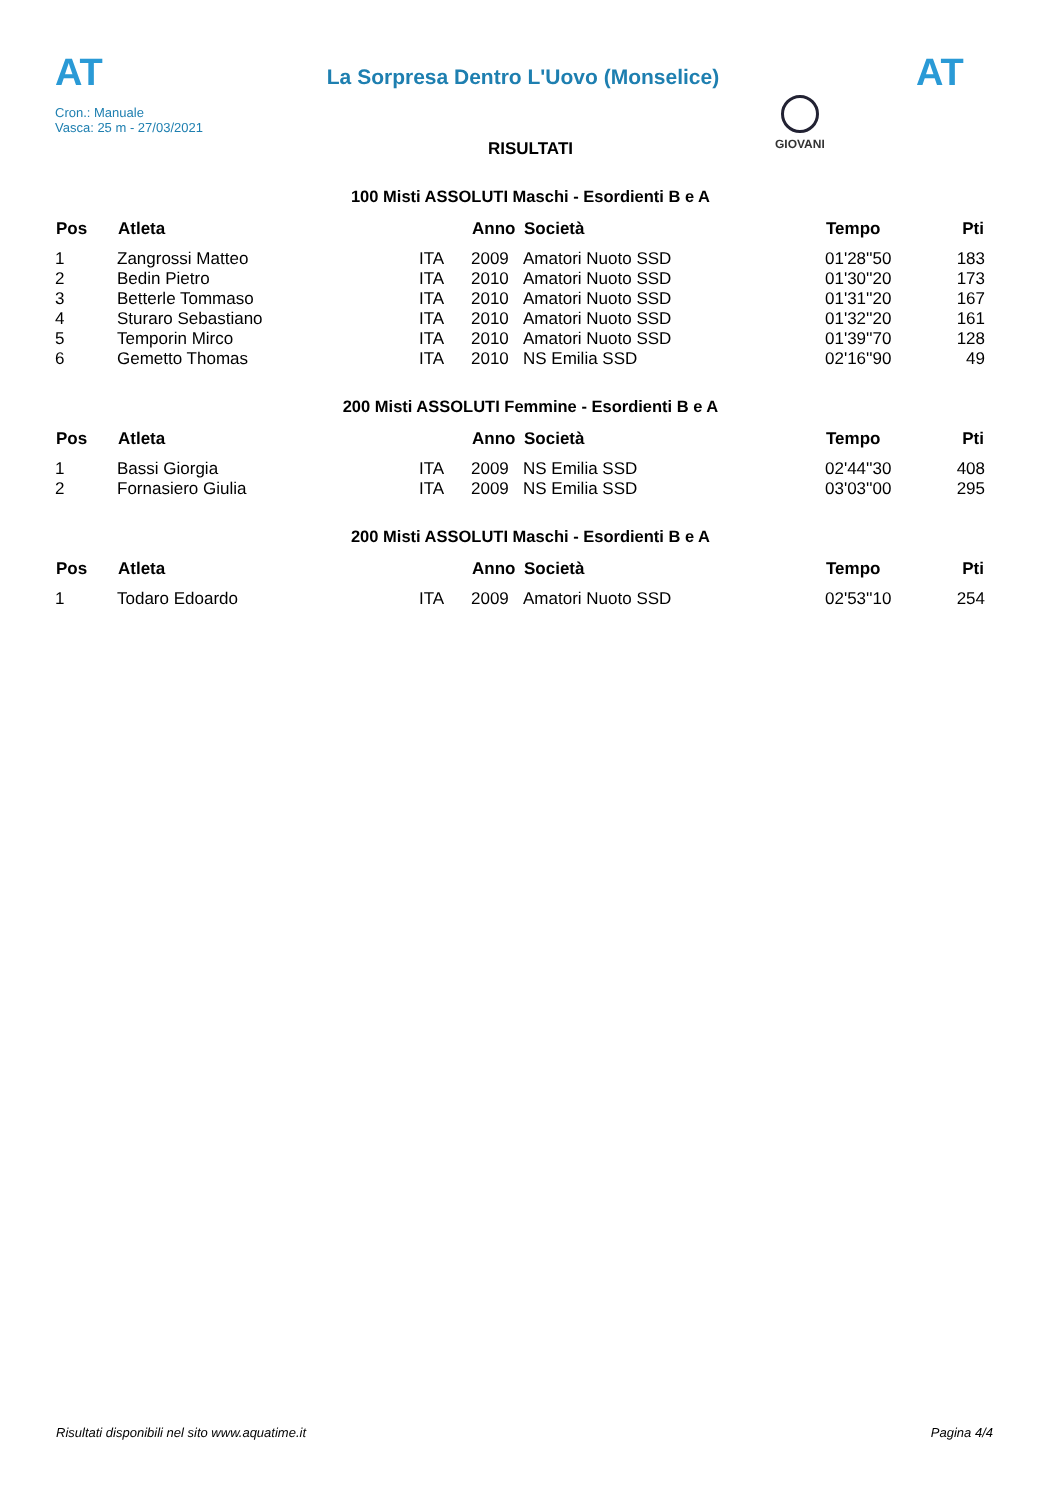AT
La Sorpresa Dentro L'Uovo (Monselice)
AT
Cron.: Manuale
Vasca: 25 m - 27/03/2021
GIOVANI
RISULTATI
100 Misti ASSOLUTI Maschi - Esordienti B e A
| Pos | Atleta | | Anno | Società | Tempo | Pti |
| --- | --- | --- | --- | --- | --- | --- |
| 1 | Zangrossi Matteo | ITA | 2009 | Amatori Nuoto SSD | 01'28''50 | 183 |
| 2 | Bedin Pietro | ITA | 2010 | Amatori Nuoto SSD | 01'30''20 | 173 |
| 3 | Betterle Tommaso | ITA | 2010 | Amatori Nuoto SSD | 01'31''20 | 167 |
| 4 | Sturaro Sebastiano | ITA | 2010 | Amatori Nuoto SSD | 01'32''20 | 161 |
| 5 | Temporin Mirco | ITA | 2010 | Amatori Nuoto SSD | 01'39''70 | 128 |
| 6 | Gemetto Thomas | ITA | 2010 | NS Emilia SSD | 02'16''90 | 49 |
200 Misti ASSOLUTI Femmine - Esordienti B e A
| Pos | Atleta | | Anno | Società | Tempo | Pti |
| --- | --- | --- | --- | --- | --- | --- |
| 1 | Bassi Giorgia | ITA | 2009 | NS Emilia SSD | 02'44''30 | 408 |
| 2 | Fornasiero Giulia | ITA | 2009 | NS Emilia SSD | 03'03''00 | 295 |
200 Misti ASSOLUTI Maschi - Esordienti B e A
| Pos | Atleta | | Anno | Società | Tempo | Pti |
| --- | --- | --- | --- | --- | --- | --- |
| 1 | Todaro Edoardo | ITA | 2009 | Amatori Nuoto SSD | 02'53''10 | 254 |
Risultati disponibili nel sito www.aquatime.it Pagina 4/4